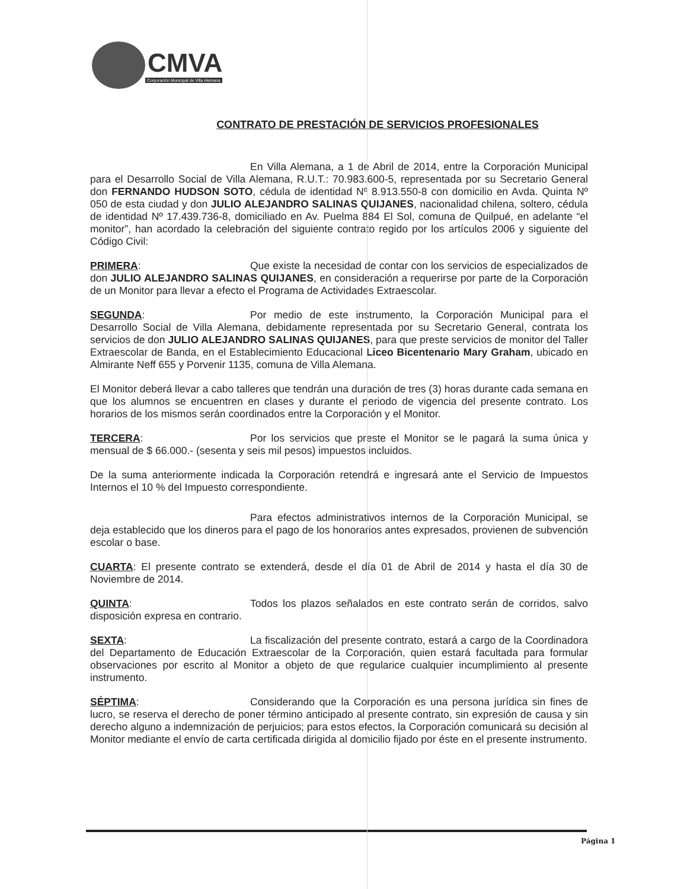CMVA
Corporación Municipal de Villa Alemana
CONTRATO DE PRESTACIÓN DE SERVICIOS PROFESIONALES
En Villa Alemana, a 1 de Abril de 2014, entre la Corporación Municipal para el Desarrollo Social de Villa Alemana, R.U.T.: 70.983.600-5, representada por su Secretario General don FERNANDO HUDSON SOTO, cédula de identidad Nº 8.913.550-8 con domicilio en Avda. Quinta Nº 050 de esta ciudad y don JULIO ALEJANDRO SALINAS QUIJANES, nacionalidad chilena, soltero, cédula de identidad Nº 17.439.736-8, domiciliado en Av. Puelma 884 El Sol, comuna de Quilpué, en adelante “el monitor”, han acordado la celebración del siguiente contrato regido por los artículos 2006 y siguiente del Código Civil:
PRIMERA: Que existe la necesidad de contar con los servicios de especializados de don JULIO ALEJANDRO SALINAS QUIJANES, en consideración a requerirse por parte de la Corporación de un Monitor para llevar a efecto el Programa de Actividades Extraescolar.
SEGUNDA: Por medio de este instrumento, la Corporación Municipal para el Desarrollo Social de Villa Alemana, debidamente representada por su Secretario General, contrata los servicios de don JULIO ALEJANDRO SALINAS QUIJANES, para que preste servicios de monitor del Taller Extraescolar de Banda, en el Establecimiento Educacional Liceo Bicentenario Mary Graham, ubicado en Almirante Neff 655 y Porvenir 1135, comuna de Villa Alemana.
El Monitor deberá llevar a cabo talleres que tendrán una duración de tres (3) horas durante cada semana en que los alumnos se encuentren en clases y durante el periodo de vigencia del presente contrato. Los horarios de los mismos serán coordinados entre la Corporación y el Monitor.
TERCERA: Por los servicios que preste el Monitor se le pagará la suma única y mensual de $ 66.000.- (sesenta y seis mil pesos) impuestos incluidos.
De la suma anteriormente indicada la Corporación retendrá e ingresará ante el Servicio de Impuestos Internos el 10 % del Impuesto correspondiente.
Para efectos administrativos internos de la Corporación Municipal, se deja establecido que los dineros para el pago de los honorarios antes expresados, provienen de subvención escolar o base.
CUARTA: El presente contrato se extenderá, desde el día 01 de Abril de 2014 y hasta el día 30 de Noviembre de 2014.
QUINTA: Todos los plazos señalados en este contrato serán de corridos, salvo disposición expresa en contrario.
SEXTA: La fiscalización del presente contrato, estará a cargo de la Coordinadora del Departamento de Educación Extraescolar de la Corporación, quien estará facultada para formular observaciones por escrito al Monitor a objeto de que regularice cualquier incumplimiento al presente instrumento.
SÉPTIMA: Considerando que la Corporación es una persona jurídica sin fines de lucro, se reserva el derecho de poner término anticipado al presente contrato, sin expresión de causa y sin derecho alguno a indemnización de perjuicios; para estos efectos, la Corporación comunicará su decisión al Monitor mediante el envío de carta certificada dirigida al domicilio fijado por éste en el presente instrumento.
Página 1